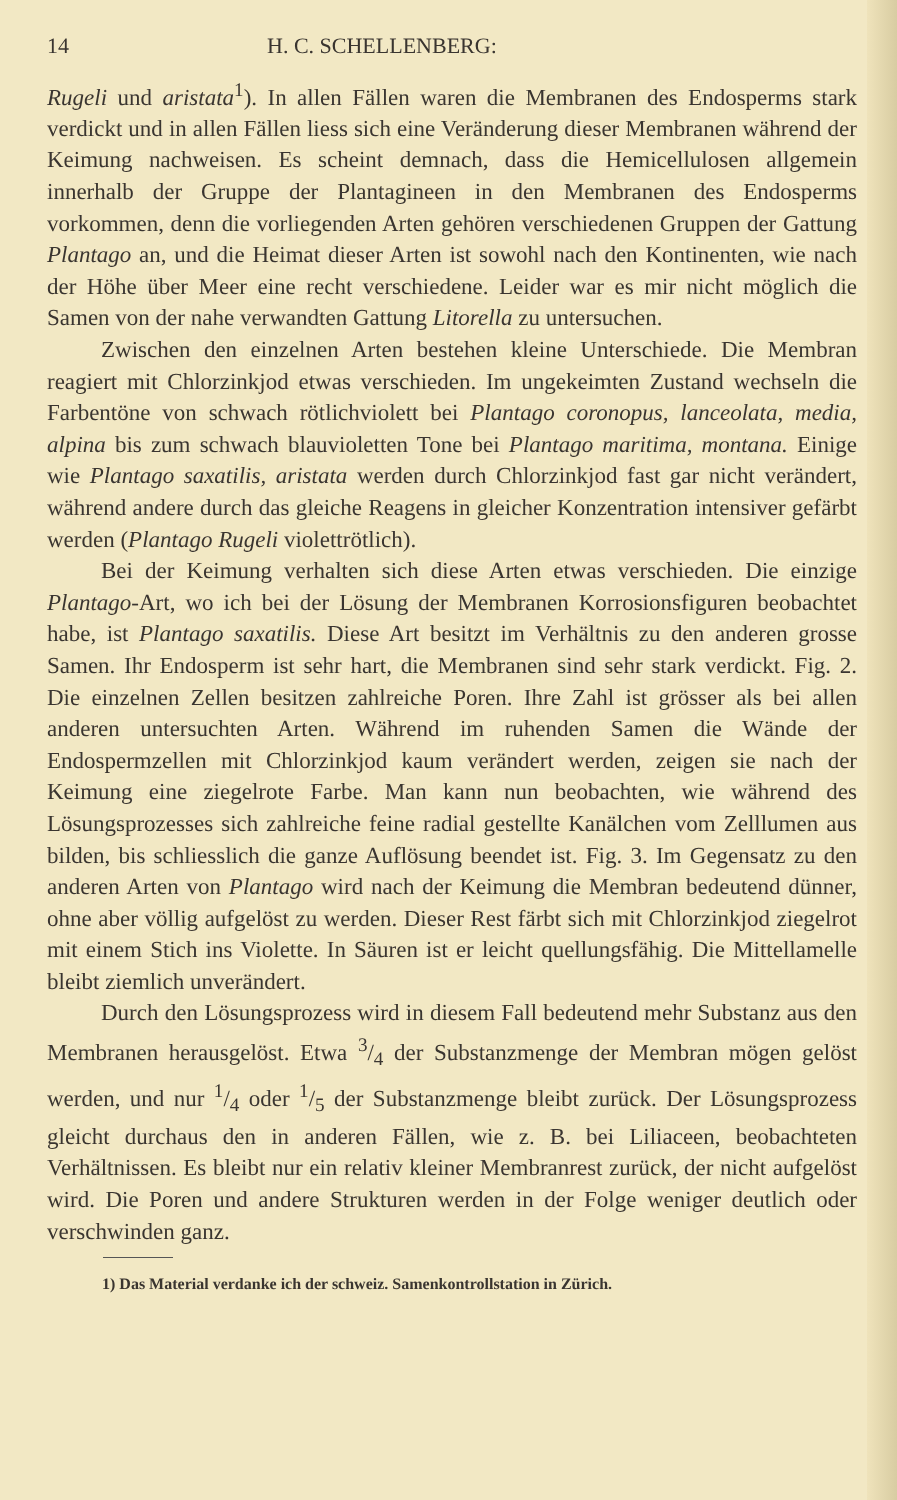14 H. C. SCHELLENBERG:
Rugeli und aristata<sup>1</sup>). In allen Fällen waren die Membranen des Endosperms stark verdickt und in allen Fällen liess sich eine Veränderung dieser Membranen während der Keimung nachweisen. Es scheint demnach, dass die Hemicellulosen allgemein innerhalb der Gruppe der Plantagineen in den Membranen des Endosperms vorkommen, denn die vorliegenden Arten gehören verschiedenen Gruppen der Gattung Plantago an, und die Heimat dieser Arten ist sowohl nach den Kontinenten, wie nach der Höhe über Meer eine recht verschiedene. Leider war es mir nicht möglich die Samen von der nahe verwandten Gattung Litorella zu untersuchen.
Zwischen den einzelnen Arten bestehen kleine Unterschiede. Die Membran reagiert mit Chlorzinkjod etwas verschieden. Im ungekeimten Zustand wechseln die Farbentöne von schwach rötlichviolett bei Plantago coronopus, lanceolata, media, alpina bis zum schwach blauvioletten Tone bei Plantago maritima, montana. Einige wie Plantago saxatilis, aristata werden durch Chlorzinkjod fast gar nicht verändert, während andere durch das gleiche Reagens in gleicher Konzentration intensiver gefärbt werden (Plantago Rugeli violettrötlich).
Bei der Keimung verhalten sich diese Arten etwas verschieden. Die einzige Plantago-Art, wo ich bei der Lösung der Membranen Korrosionsfiguren beobachtet habe, ist Plantago saxatilis. Diese Art besitzt im Verhältnis zu den anderen grosse Samen. Ihr Endosperm ist sehr hart, die Membranen sind sehr stark verdickt. Fig. 2. Die einzelnen Zellen besitzen zahlreiche Poren. Ihre Zahl ist grösser als bei allen anderen untersuchten Arten. Während im ruhenden Samen die Wände der Endospermzellen mit Chlorzinkjod kaum verändert werden, zeigen sie nach der Keimung eine ziegelrote Farbe. Man kann nun beobachten, wie während des Lösungsprozesses sich zahlreiche feine radial gestellte Kanälchen vom Zelllumen aus bilden, bis schliesslich die ganze Auflösung beendet ist. Fig. 3. Im Gegensatz zu den anderen Arten von Plantago wird nach der Keimung die Membran bedeutend dünner, ohne aber völlig aufgelöst zu werden. Dieser Rest färbt sich mit Chlorzinkjod ziegelrot mit einem Stich ins Violette. In Säuren ist er leicht quellungsfähig. Die Mittellamelle bleibt ziemlich unverändert.
Durch den Lösungsprozess wird in diesem Fall bedeutend mehr Substanz aus den Membranen herausgelöst. Etwa 3/4 der Substanzmenge der Membran mögen gelöst werden, und nur 1/4 oder 1/5 der Substanzmenge bleibt zurück. Der Lösungsprozess gleicht durchaus den in anderen Fällen, wie z. B. bei Liliaceen, beobachteten Verhältnissen. Es bleibt nur ein relativ kleiner Membranrest zurück, der nicht aufgelöst wird. Die Poren und andere Strukturen werden in der Folge weniger deutlich oder verschwinden ganz.
1) Das Material verdanke ich der schweiz. Samenkontrollstation in Zürich.